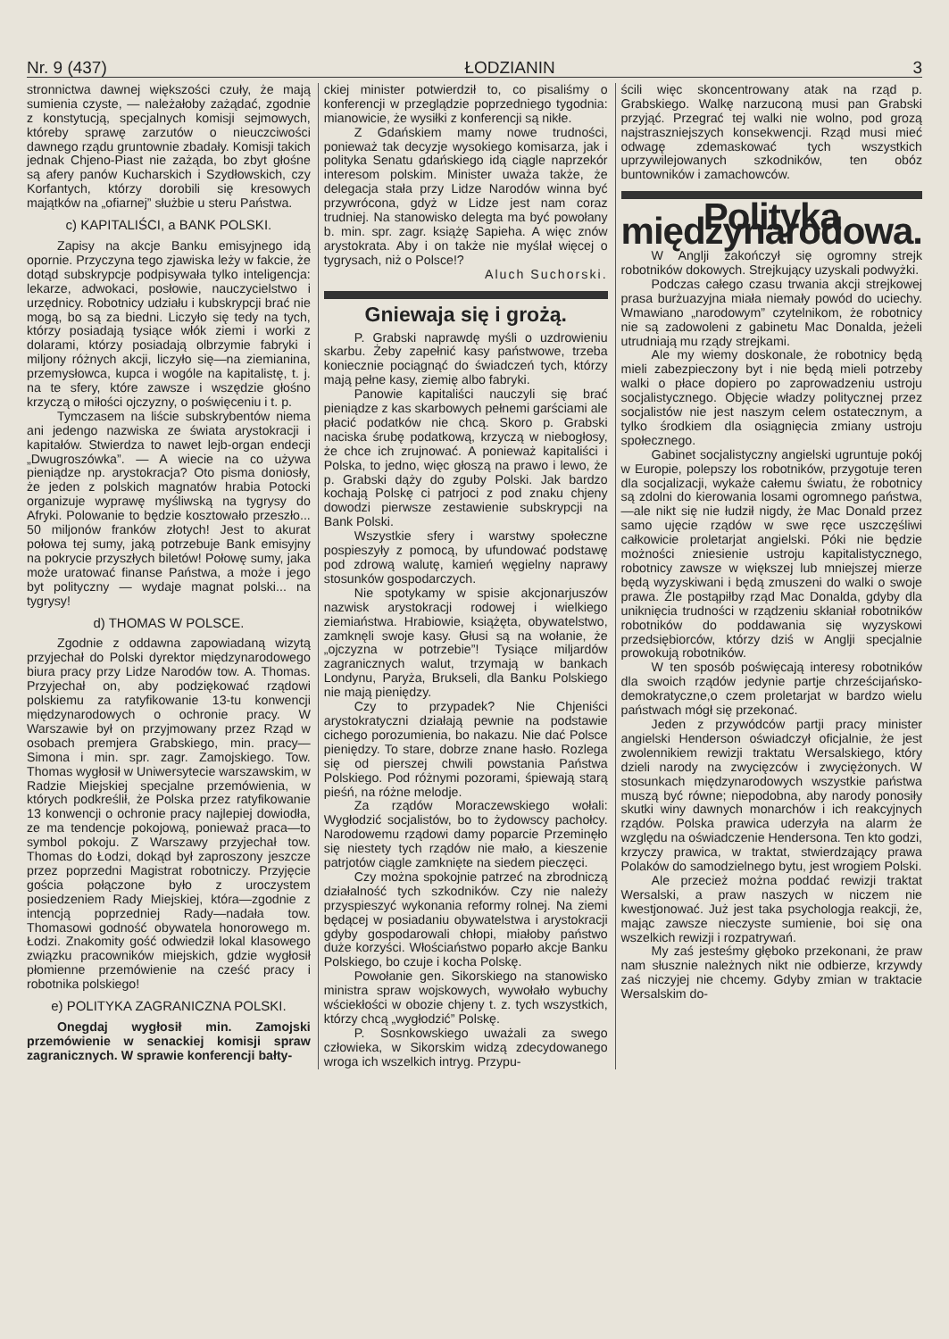Nr. 9 (437) ŁODZIANIN 3
stronnictwa dawnej większości czuły, że mają sumienia czyste, — należałoby zażądać, zgodnie z konstytucją, specjalnych komisji sejmowych, któreby sprawę zarzutów o nieuczciwości dawnego rządu gruntownie zbadały. Komisji takich jednak Chjeno-Piast nie zażąda, bo zbyt głośne są afery panów Kucharskich i Szydłowskich, czy Korfantych, którzy dorobili się kresowych majątków na „ofiarnej” służbie u steru Państwa.
c) KAPITALIŚCI, a BANK POLSKI.
Zapisy na akcje Banku emisyjnego idą opornie. Przyczyna tego zjawiska leży w fakcie, że dotąd subskrypcje podpisywała tylko inteligencja: lekarze, adwokaci, posłowie, nauczycielstwo i urzędnicy. Robotnicy udziału i kubskrypcji brać nie mogą, bo są za biedni. Liczyło się tedy na tych, którzy posiadają tysiące włók ziemi i worki z dolarami, którzy posiadają olbrzymie fabryki i miljony różnych akcji, liczyło się—na ziemianina, przemysłowca, kupca i wogóle na kapitalistę, t. j. na te sfery, które zawsze i wszędzie głośno krzyczą o miłości ojczyzny, o poświęceniu i t. p.
Tymczasem na liście subskrybentów niema ani jedengo nazwiska ze świata arystokracji i kapitałów. Stwierdza to nawet lejb-organ endecji „Dwugroszówka”. — A wiecie na co używa pieniądze np. arystokracja? Oto pisma doniosły, że jeden z polskich magnatów hrabia Potocki organizuje wyprawę myśliwską na tygrysy do Afryki. Polowanie to będzie kosztowało przeszło... 50 miljonów franków złotych! Jest to akurat połowa tej sumy, jaką potrzebuje Bank emisyjny na pokrycie przyszłych biletów! Połowę sumy, jaka może uratować finanse Państwa, a może i jego byt polityczny — wydaje magnat polski... na tygrysy!
d) THOMAS W POLSCE.
Zgodnie z oddawna zapowiadaną wizytą przyjechał do Polski dyrektor międzynarodowego biura pracy przy Lidze Narodów tow. A. Thomas. Przyjechał on, aby podziękować rządowi polskiemu za ratyfikowanie 13-tu konwencji międzynarodowych o ochronie pracy. W Warszawie był on przyjmowany przez Rząd w osobach premjera Grabskiego, min. pracy—Simona i min. spr. zagr. Zamojskiego. Tow. Thomas wygłosił w Uniwersytecie warszawskim, w Radzie Miejskiej specjalne przemówienia, w których podkreślił, że Polska przez ratyfikowanie 13 konwencji o ochronie pracy najlepiej dowiodła, ze ma tendencje pokojową, ponieważ praca—to symbol pokoju. Z Warszawy przyjechał tow. Thomas do Łodzi, dokąd był zaproszony jeszcze przez poprzedni Magistrat robotniczy. Przyjęcie gościa połączone było z uroczystem posiedzeniem Rady Miejskiej, która—zgodnie z intencją poprzedniej Rady—nadała tow. Thomasowi godność obywatela honorowego m. Łodzi. Znakomity gość odwiedził lokal klasowego związku pracowników miejskich, gdzie wygłosił płomienne przemówienie na cześć pracy i robotnika polskiego!
e) POLITYKA ZAGRANICZNA POLSKI.
Onegdaj wygłosił min. Zamojski przemówienie w senackiej komisji spraw zagranicznych. W sprawie konferencji bałty-
ckiej minister potwierdził to, co pisaliśmy o konferencji w przeglądzie poprzedniego tygodnia: mianowicie, że wysiłki z konferencji są nikłe.
Z Gdańskiem mamy nowe trudności, ponieważ tak decyzje wysokiego komisarza, jak i polityka Senatu gdańskiego idą ciągle naprzekór interesom polskim. Minister uważa także, że delegacja stała przy Lidze Narodów winna być przywrócona, gdyż w Lidze jest nam coraz trudniej. Na stanowisko delegta ma być powołany b. min. spr. zagr. książę Sapieha. A więc znów arystokrata. Aby i on także nie myślał więcej o tygrysach, niż o Polsce!?
Aluch Suchorski.
Gniewaja się i grożą.
P. Grabski naprawdę myśli o uzdrowieniu skarbu. Żeby zapełnić kasy państwowe, trzeba koniecznie pociągnąć do świadczeń tych, którzy mają pełne kasy, ziemię albo fabryki.
Panowie kapitaliści nauczyli się brać pieniądze z kas skarbowych pełnemi garściami ale płacić podatków nie chcą. Skoro p. Grabski naciska śrubę podatkową, krzyczą w niebogłosy, że chce ich zrujnować. A ponieważ kapitaliści i Polska, to jedno, więc głoszą na prawo i lewo, że p. Grabski dąży do zguby Polski. Jak bardzo kochają Polskę ci patrjoci z pod znaku chjeny dowodzi pierwsze zestawienie subskrypcji na Bank Polski.
Wszystkie sfery i warstwy społeczne pospieszyły z pomocą, by ufundować podstawę pod zdrową walutę, kamień węgielny naprawy stosunków gospodarczych.
Nie spotykamy w spisie akcjonarjuszów nazwisk arystokracji rodowej i wielkiego ziemiaństwa. Hrabiowie, książęta, obywatelstwo, zamknęli swoje kasy. Głusi są na wołanie, że „ojczyzna w potrzebie”! Tysiące miljardów zagranicznych walut, trzymają w bankach Londynu, Paryża, Brukseli, dla Banku Polskiego nie mają pieniędzy.
Czy to przypadek? Nie Chjeniści arystokratyczni działają pewnie na podstawie cichego porozumienia, bo nakazu. Nie dać Polsce pieniędzy. To stare, dobrze znane hasło. Rozlega się od pierszej chwili powstania Państwa Polskiego. Pod różnymi pozorami, śpiewają starą pieśń, na różne melodje.
Za rządów Moraczewskiego wołali: Wygłodzić socjalistów, bo to żydowscy pachołcy. Narodowemu rządowi damy poparcie Przeminęło się niestety tych rządów nie mało, a kieszenie patrjotów ciągle zamknięte na siedem pieczęci.
Czy można spokojnie patrzeć na zbrodniczą działalność tych szkodników. Czy nie należy przyspieszyć wykonania reformy rolnej. Na ziemi będącej w posiadaniu obywatelstwa i arystokracji gdyby gospodarowali chłopi, miałoby państwo duże korzyści. Włościaństwo poparło akcje Banku Polskiego, bo czuje i kocha Polskę.
Powołanie gen. Sikorskiego na stanowisko ministra spraw wojskowych, wywołało wybuchy wściekłości w obozie chjeny t. z. tych wszystkich, którzy chcą „wygłodzić” Polskę.
P. Sosnkowskiego uważali za swego człowieka, w Sikorskim widzą zdecydowanego wroga ich wszelkich intryg. Przypu-
ścili więc skoncentrowany atak na rząd p. Grabskiego. Walkę narzuconą musi pan Grabski przyjąć. Przegrać tej walki nie wolno, pod grozą najstraszniejszych konsekwencji. Rząd musi mieć odwagę zdemaskować tych wszystkich uprzywilejowanych szkodników, ten obóz buntowników i zamachowców.
Polityka międzynarodowa.
W Anglji zakończył się ogromny strejk robotników dokowych. Strejkujący uzyskali podwyżki.
Podczas całego czasu trwania akcji strejkowej prasa burżuazyjna miała niemały powód do uciechy. Wmawiano „narodowym” czytelnikom, że robotnicy nie są zadowoleni z gabinetu Mac Donalda, jeżeli utrudniają mu rządy strejkami.
Ale my wiemy doskonale, że robotnicy będą mieli zabezpieczony byt i nie będą mieli potrzeby walki o płace dopiero po zaprowadzeniu ustroju socjalistycznego. Objęcie władzy politycznej przez socjalistów nie jest naszym celem ostatecznym, a tylko środkiem dla osiągnięcia zmiany ustroju społecznego.
Gabinet socjalistyczny angielski ugruntuje pokój w Europie, polepszy los robotników, przygotuje teren dla socjalizacji, wykaże całemu światu, że robotnicy są zdolni do kierowania losami ogromnego państwa,—ale nikt się nie łudził nigdy, że Mac Donald przez samo ujęcie rządów w swe ręce uszczęśliwi całkowicie proletarjat angielski. Póki nie będzie możności zniesienie ustroju kapitalistycznego, robotnicy zawsze w większej lub mniejszej mierze będą wyzyskiwani i będą zmuszeni do walki o swoje prawa. Źle postąpiłby rząd Mac Donalda, gdyby dla uniknięcia trudności w rządzeniu skłaniał robotników robotników do poddawania się wyzyskowi przedsiębiorców, którzy dziś w Anglji specjalnie prowokują robotników.
W ten sposób poświęcają interesy robotników dla swoich rządów jedynie partje chrześcijańsko-demokratyczne,o czem proletarjat w bardzo wielu państwach mógł się przekonać.
Jeden z przywódców partji pracy minister angielski Henderson oświadczył oficjalnie, że jest zwolennikiem rewizji traktatu Wersalskiego, który dzieli narody na zwycięzców i zwyciężonych. W stosunkach międzynarodowych wszystkie państwa muszą być równe; niepodobna, aby narody ponosiły skutki winy dawnych monarchów i ich reakcyjnych rządów. Polska prawica uderzyła na alarm że względu na oświadczenie Hendersona. Ten kto godzi, krzyczy prawica, w traktat, stwierdzający prawa Polaków do samodzielnego bytu, jest wrogiem Polski.
Ale przecież można poddać rewizji traktat Wersalski, a praw naszych w niczem nie kwestjonować. Już jest taka psychologja reakcji, że, mając zawsze nieczyste sumienie, boi się ona wszelkich rewizji i rozpatrywań.
My zaś jesteśmy głęboko przekonani, że praw nam słusznie należnych nikt nie odbierze, krzywdy zaś niczyjej nie chcemy. Gdyby zmian w traktacie Wersalskim do-